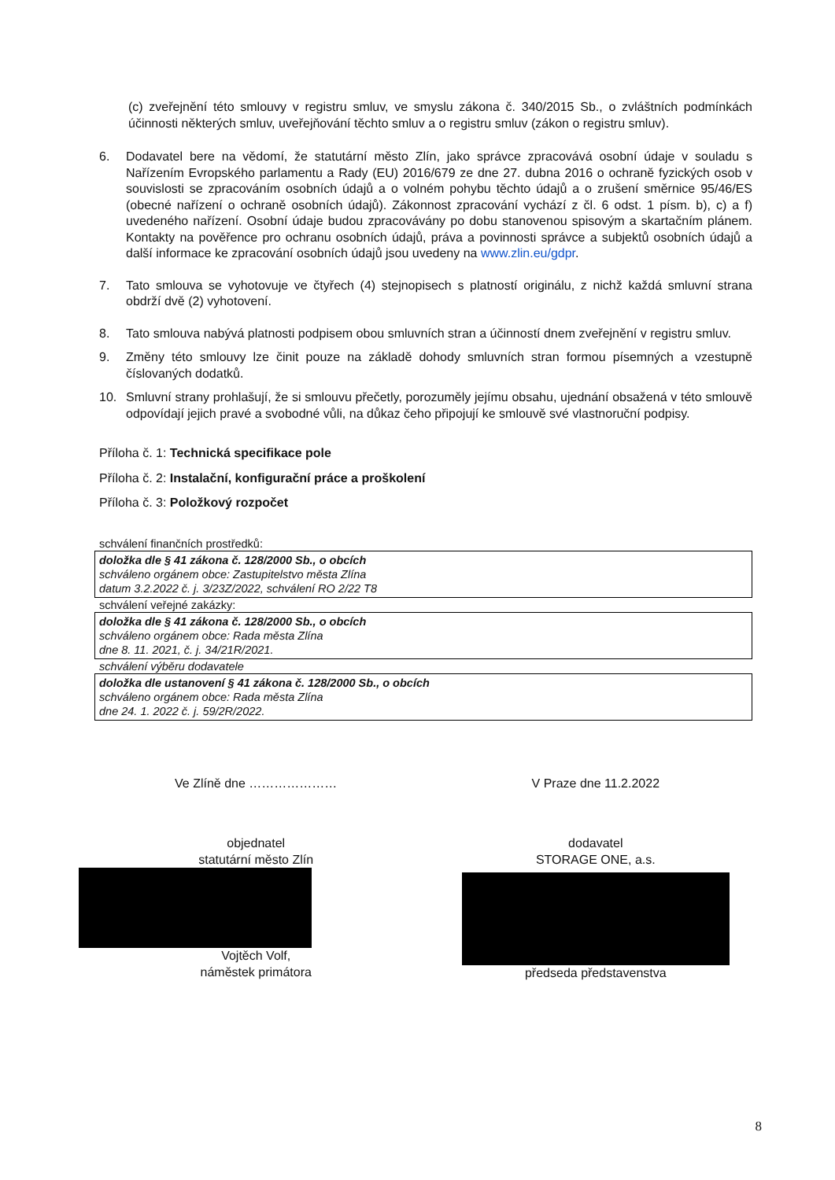(c) zveřejnění této smlouvy v registru smluv, ve smyslu zákona č. 340/2015 Sb., o zvláštních podmínkách účinnosti některých smluv, uveřejňování těchto smluv a o registru smluv (zákon o registru smluv).
6. Dodavatel bere na vědomí, že statutární město Zlín, jako správce zpracovává osobní údaje v souladu s Nařízením Evropského parlamentu a Rady (EU) 2016/679 ze dne 27. dubna 2016 o ochraně fyzických osob v souvislosti se zpracováním osobních údajů a o volném pohybu těchto údajů a o zrušení směrnice 95/46/ES (obecné nařízení o ochraně osobních údajů). Zákonnost zpracování vychází z čl. 6 odst. 1 písm. b), c) a f) uvedeného nařízení. Osobní údaje budou zpracovávány po dobu stanovenou spisovým a skartačním plánem. Kontakty na pověřence pro ochranu osobních údajů, práva a povinnosti správce a subjektů osobních údajů a další informace ke zpracování osobních údajů jsou uvedeny na www.zlin.eu/gdpr.
7. Tato smlouva se vyhotovuje ve čtyřech (4) stejnopisech s platností originálu, z nichž každá smluvní strana obdrží dvě (2) vyhotovení.
8. Tato smlouva nabývá platnosti podpisem obou smluvních stran a účinností dnem zveřejnění v registru smluv.
9. Změny této smlouvy lze činit pouze na základě dohody smluvních stran formou písemných a vzestupně číslovaných dodatků.
10. Smluvní strany prohlašují, že si smlouvu přečetly, porozuměly jejímu obsahu, ujednání obsažená v této smlouvě odpovídají jejich pravé a svobodné vůli, na důkaz čeho připojují ke smlouvě své vlastnoruční podpisy.
Příloha č. 1: Technická specifikace pole
Příloha č. 2: Instalační, konfigurační práce a proškolení
Příloha č. 3: Položkový rozpočet
schválení finančních prostředků:
doložka dle § 41 zákona č. 128/2000 Sb., o obcích
schváleno orgánem obce: Zastupitelstvo města Zlína
datum 3.2.2022 č. j. 3/23Z/2022, schválení RO 2/22 T8
schválení veřejné zakázky:
doložka dle § 41 zákona č. 128/2000 Sb., o obcích
schváleno orgánem obce: Rada města Zlína
dne 8. 11. 2021, č. j. 34/21R/2021.
schválení výběru dodavatele
doložka dle ustanovení § 41 zákona č. 128/2000 Sb., o obcích
schváleno orgánem obce: Rada města Zlína
dne 24. 1. 2022 č. j. 59/2R/2022.
Ve Zlíně dne …………………
objednatel
statutární město Zlín
Vojtěch Volf,
náměstek primátora
V Praze dne 11.2.2022
dodavatel
STORAGE ONE, a.s.
předseda představenstva
8